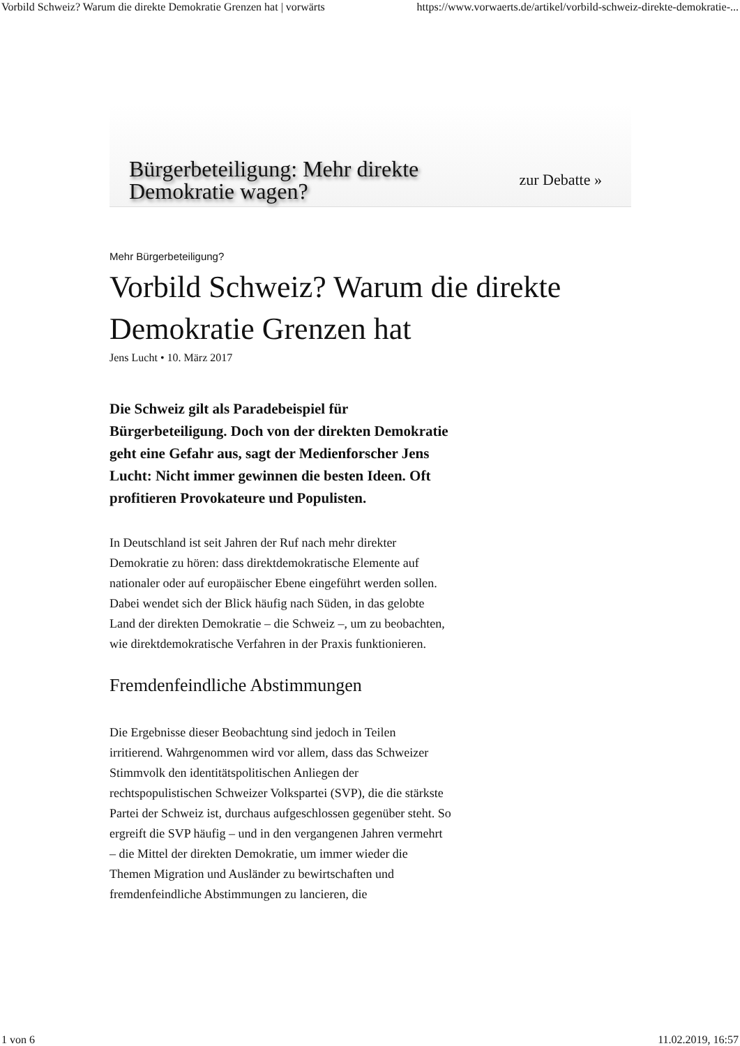Vorbild Schweiz? Warum die direkte Demokratie Grenzen hat | vorwärts https://www.vorwaerts.de/artikel/vorbild-schweiz-direkte-demokratie-...
Bürgerbeteiligung: Mehr direkte
Demokratie wagen?
zur Debatte »
Mehr Bürgerbeteiligung?
Vorbild Schweiz? Warum die direkte Demokratie Grenzen hat
Jens Lucht • 10. März 2017
Die Schweiz gilt als Paradebeispiel für Bürgerbeteiligung. Doch von der direkten Demokratie geht eine Gefahr aus, sagt der Medienforscher Jens Lucht: Nicht immer gewinnen die besten Ideen. Oft profitieren Provokateure und Populisten.
In Deutschland ist seit Jahren der Ruf nach mehr direkter Demokratie zu hören: dass direktdemokratische Elemente auf nationaler oder auf europäischer Ebene eingeführt werden sollen. Dabei wendet sich der Blick häufig nach Süden, in das gelobte Land der direkten Demokratie – die Schweiz –, um zu beobachten, wie direktdemokratische Verfahren in der Praxis funktionieren.
Fremdenfeindliche Abstimmungen
Die Ergebnisse dieser Beobachtung sind jedoch in Teilen irritierend. Wahrgenommen wird vor allem, dass das Schweizer Stimmvolk den identitätspolitischen Anliegen der rechtspopulistischen Schweizer Volkspartei (SVP), die die stärkste Partei der Schweiz ist, durchaus aufgeschlossen gegenüber steht. So ergreift die SVP häufig – und in den vergangenen Jahren vermehrt – die Mittel der direkten Demokratie, um immer wieder die Themen Migration und Ausländer zu bewirtschaften und fremdenfeindliche Abstimmungen zu lancieren, die
1 von 6 11.02.2019, 16:57